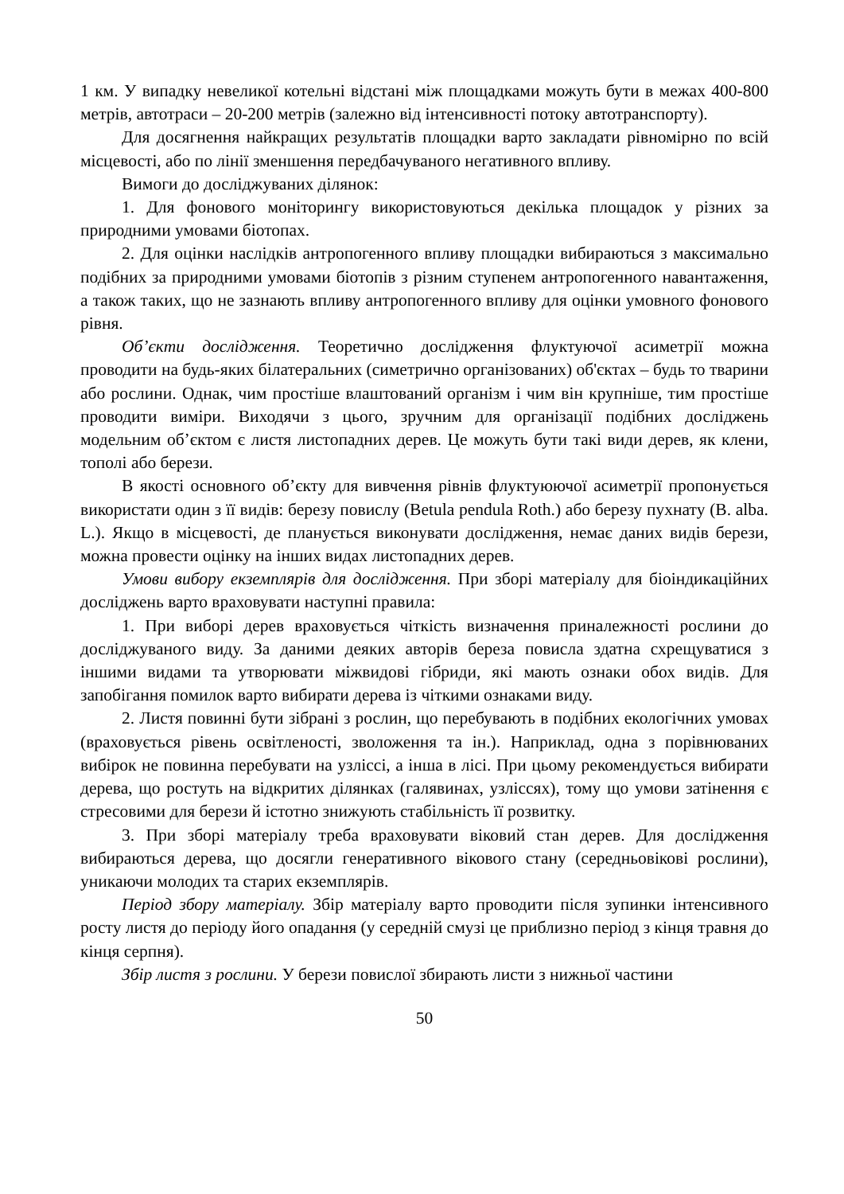1 км. У випадку невеликої котельні відстані між площадками можуть бути в межах 400-800 метрів, автотраси – 20-200 метрів (залежно від інтенсивності потоку автотранспорту).
Для досягнення найкращих результатів площадки варто закладати рівномірно по всій місцевості, або по лінії зменшення передбачуваного негативного впливу.
Вимоги до досліджуваних ділянок:
1. Для фонового моніторингу використовуються декілька площадок у різних за природними умовами біотопах.
2. Для оцінки наслідків антропогенного впливу площадки вибираються з максимально подібних за природними умовами біотопів з різним ступенем антропогенного навантаження, а також таких, що не зазнають впливу антропогенного впливу для оцінки умовного фонового рівня.
Об’єкти дослідження. Теоретично дослідження флуктуючої асиметрії можна проводити на будь-яких білатеральних (симетрично організованих) об'єктах – будь то тварини або рослини. Однак, чим простіше влаштований організм і чим він крупніше, тим простіше проводити виміри. Виходячи з цього, зручним для організації подібних досліджень модельним об’єктом є листя листопадних дерев. Це можуть бути такі види дерев, як клени, тополі або берези.
В якості основного об’єкту для вивчення рівнів флуктуюючої асиметрії пропонується використати один з її видів: березу повислу (Betula pendula Roth.) або березу пухнату (B. alba. L.). Якщо в місцевості, де планується виконувати дослідження, немає даних видів берези, можна провести оцінку на інших видах листопадних дерев.
Умови вибору екземплярів для дослідження. При зборі матеріалу для біоіндикаційних досліджень варто враховувати наступні правила:
1. При виборі дерев враховується чіткість визначення приналежності рослини до досліджуваного виду. За даними деяких авторів береза повисла здатна схрещуватися з іншими видами та утворювати міжвидові гібриди, які мають ознаки обох видів. Для запобігання помилок варто вибирати дерева із чіткими ознаками виду.
2. Листя повинні бути зібрані з рослин, що перебувають в подібних екологічних умовах (враховується рівень освітленості, зволоження та ін.). Наприклад, одна з порівнюваних вибірок не повинна перебувати на узліссі, а інша в лісі. При цьому рекомендується вибирати дерева, що ростуть на відкритих ділянках (галявинах, узліссях), тому що умови затінення є стресовими для берези й істотно знижують стабільність її розвитку.
3. При зборі матеріалу треба враховувати віковий стан дерев. Для дослідження вибираються дерева, що досягли генеративного вікового стану (середньовікові рослини), уникаючи молодих та старих екземплярів.
Період збору матеріалу. Збір матеріалу варто проводити після зупинки інтенсивного росту листя до періоду його опадання (у середній смузі це приблизно період з кінця травня до кінця серпня).
Збір листя з рослини. У берези повислої збирають листи з нижньої частини
50